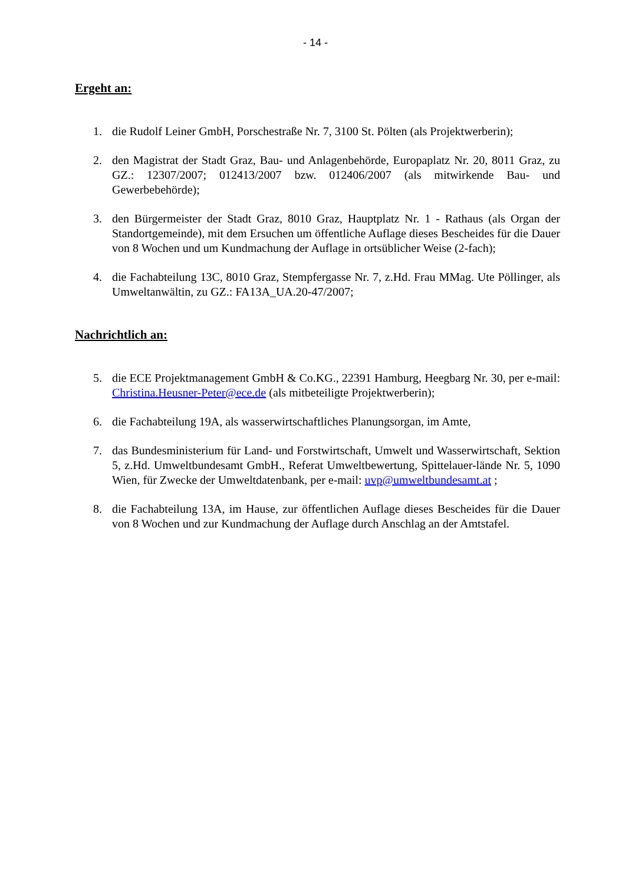- 14 -
Ergeht an:
1. die Rudolf Leiner GmbH, Porschestraße Nr. 7, 3100 St. Pölten (als Projektwerberin);
2. den Magistrat der Stadt Graz, Bau- und Anlagenbehörde, Europaplatz Nr. 20, 8011 Graz, zu GZ.: 12307/2007; 012413/2007 bzw. 012406/2007 (als mitwirkende Bau- und Gewerbebehörde);
3. den Bürgermeister der Stadt Graz, 8010 Graz, Hauptplatz Nr. 1 - Rathaus (als Organ der Standortgemeinde), mit dem Ersuchen um öffentliche Auflage dieses Bescheides für die Dauer von 8 Wochen und um Kundmachung der Auflage in ortsüblicher Weise (2-fach);
4. die Fachabteilung 13C, 8010 Graz, Stempfergasse Nr. 7, z.Hd. Frau MMag. Ute Pöllinger, als Umweltanwältin, zu GZ.: FA13A_UA.20-47/2007;
Nachrichtlich an:
5. die ECE Projektmanagement GmbH & Co.KG., 22391 Hamburg, Heegbarg Nr. 30, per e-mail: Christina.Heusner-Peter@ece.de (als mitbeteiligte Projektwerberin);
6. die Fachabteilung 19A, als wasserwirtschaftliches Planungsorgan, im Amte,
7. das Bundesministerium für Land- und Forstwirtschaft, Umwelt und Wasserwirtschaft, Sektion 5, z.Hd. Umweltbundesamt GmbH., Referat Umweltbewertung, Spittelauer-lände Nr. 5, 1090 Wien, für Zwecke der Umweltdatenbank, per e-mail: uvp@umweltbundesamt.at ;
8. die Fachabteilung 13A, im Hause, zur öffentlichen Auflage dieses Bescheides für die Dauer von 8 Wochen und zur Kundmachung der Auflage durch Anschlag an der Amtstafel.